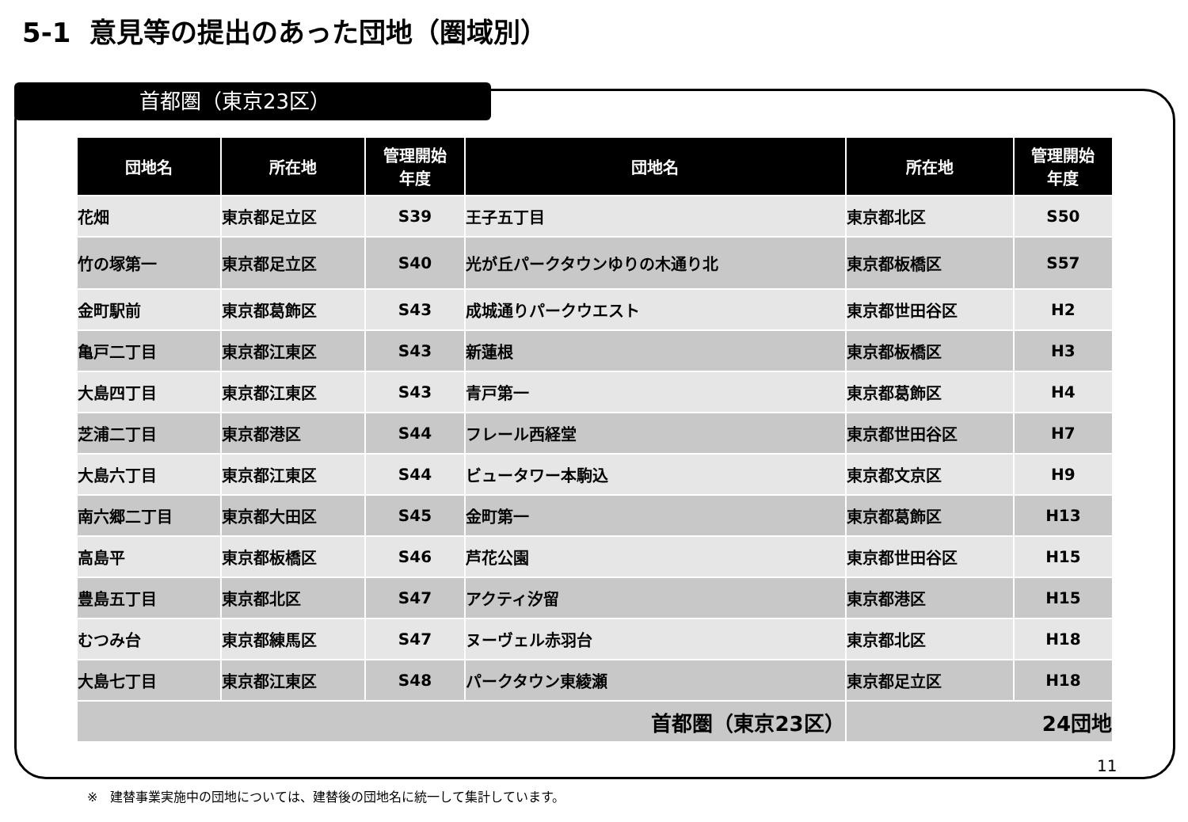5-1 意見等の提出のあった団地（圏域別）
首都圏（東京23区）
| 団地名 | 所在地 | 管理開始 年度 | 団地名 | 所在地 | 管理開始 年度 |
| --- | --- | --- | --- | --- | --- |
| 花畑 | 東京都足立区 | S39 | 王子五丁目 | 東京都北区 | S50 |
| 竹の塚第一 | 東京都足立区 | S40 | 光が丘パークタウンゆりの木通り北 | 東京都板橋区 | S57 |
| 金町駅前 | 東京都葛飾区 | S43 | 成城通りパークウエスト | 東京都世田谷区 | H2 |
| 亀戸二丁目 | 東京都江東区 | S43 | 新蓮根 | 東京都板橋区 | H3 |
| 大島四丁目 | 東京都江東区 | S43 | 青戸第一 | 東京都葛飾区 | H4 |
| 芝浦二丁目 | 東京都港区 | S44 | フレール西経堂 | 東京都世田谷区 | H7 |
| 大島六丁目 | 東京都江東区 | S44 | ビュータワー本駒込 | 東京都文京区 | H9 |
| 南六郷二丁目 | 東京都大田区 | S45 | 金町第一 | 東京都葛飾区 | H13 |
| 高島平 | 東京都板橋区 | S46 | 芦花公園 | 東京都世田谷区 | H15 |
| 豊島五丁目 | 東京都北区 | S47 | アクティ汐留 | 東京都港区 | H15 |
| むつみ台 | 東京都練馬区 | S47 | ヌーヴェル赤羽台 | 東京都北区 | H18 |
| 大島七丁目 | 東京都江東区 | S48 | パークタウン東綾瀬 | 東京都足立区 | H18 |
| 首都圏（東京23区） | | | | 24団地 | |
11
※　建替事業実施中の団地については、建替後の団地名に統一して集計しています。